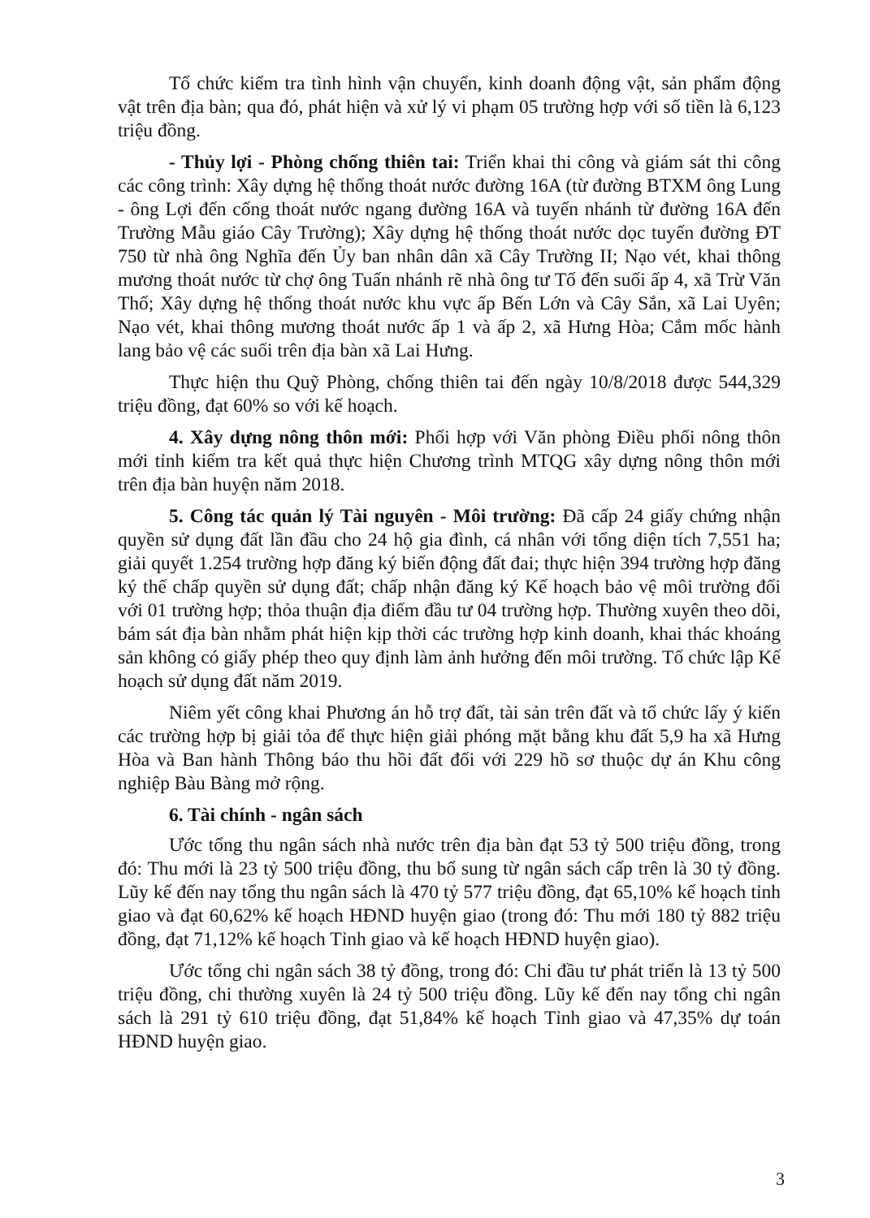Tổ chức kiểm tra tình hình vận chuyển, kinh doanh động vật, sản phẩm động vật trên địa bàn; qua đó, phát hiện và xử lý vi phạm 05 trường hợp với số tiền là 6,123 triệu đồng.
- Thủy lợi - Phòng chống thiên tai: Triển khai thi công và giám sát thi công các công trình: Xây dựng hệ thống thoát nước đường 16A (từ đường BTXM ông Lung - ông Lợi đến cống thoát nước ngang đường 16A và tuyến nhánh từ đường 16A đến Trường Mẫu giáo Cây Trường); Xây dựng hệ thống thoát nước dọc tuyến đường ĐT 750 từ nhà ông Nghĩa đến Ủy ban nhân dân xã Cây Trường II; Nạo vét, khai thông mương thoát nước từ chợ ông Tuấn nhánh rẽ nhà ông tư Tố đến suối ấp 4, xã Trừ Văn Thố; Xây dựng hệ thống thoát nước khu vực ấp Bến Lớn và Cây Sắn, xã Lai Uyên; Nạo vét, khai thông mương thoát nước ấp 1 và ấp 2, xã Hưng Hòa; Cắm mốc hành lang bảo vệ các suối trên địa bàn xã Lai Hưng.
Thực hiện thu Quỹ Phòng, chống thiên tai đến ngày 10/8/2018 được 544,329 triệu đồng, đạt 60% so với kế hoạch.
4. Xây dựng nông thôn mới: Phối hợp với Văn phòng Điều phối nông thôn mới tỉnh kiểm tra kết quả thực hiện Chương trình MTQG xây dựng nông thôn mới trên địa bàn huyện năm 2018.
5. Công tác quản lý Tài nguyên - Môi trường: Đã cấp 24 giấy chứng nhận quyền sử dụng đất lần đầu cho 24 hộ gia đình, cá nhân với tổng diện tích 7,551 ha; giải quyết 1.254 trường hợp đăng ký biến động đất đai; thực hiện 394 trường hợp đăng ký thế chấp quyền sử dụng đất; chấp nhận đăng ký Kế hoạch bảo vệ môi trường đối với 01 trường hợp; thỏa thuận địa điểm đầu tư 04 trường hợp. Thường xuyên theo dõi, bám sát địa bàn nhằm phát hiện kịp thời các trường hợp kinh doanh, khai thác khoáng sản không có giấy phép theo quy định làm ảnh hưởng đến môi trường. Tổ chức lập Kế hoạch sử dụng đất năm 2019.
Niêm yết công khai Phương án hỗ trợ đất, tài sản trên đất và tổ chức lấy ý kiến các trường hợp bị giải tỏa để thực hiện giải phóng mặt bằng khu đất 5,9 ha xã Hưng Hòa và Ban hành Thông báo thu hồi đất đối với 229 hồ sơ thuộc dự án Khu công nghiệp Bàu Bàng mở rộng.
6. Tài chính - ngân sách
Ước tổng thu ngân sách nhà nước trên địa bàn đạt 53 tỷ 500 triệu đồng, trong đó: Thu mới là 23 tỷ 500 triệu đồng, thu bổ sung từ ngân sách cấp trên là 30 tỷ đồng. Lũy kế đến nay tổng thu ngân sách là 470 tỷ 577 triệu đồng, đạt 65,10% kế hoạch tỉnh giao và đạt 60,62% kế hoạch HĐND huyện giao (trong đó: Thu mới 180 tỷ 882 triệu đồng, đạt 71,12% kế hoạch Tỉnh giao và kế hoạch HĐND huyện giao).
Ước tổng chi ngân sách 38 tỷ đồng, trong đó: Chi đầu tư phát triển là 13 tỷ 500 triệu đồng, chi thường xuyên là 24 tỷ 500 triệu đồng. Lũy kế đến nay tổng chi ngân sách là 291 tỷ 610 triệu đồng, đạt 51,84% kế hoạch Tỉnh giao và 47,35% dự toán HĐND huyện giao.
3